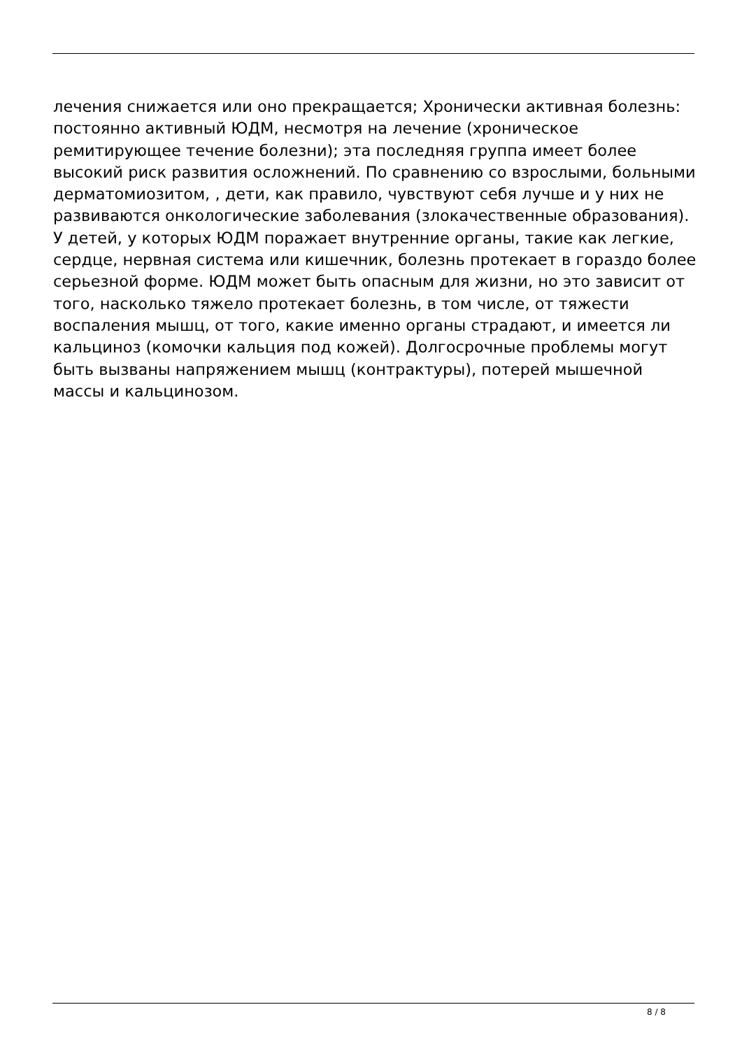лечения снижается или оно прекращается; Хронически активная болезнь: постоянно активный ЮДМ, несмотря на лечение (хроническое ремитирующее течение болезни); эта последняя группа имеет более высокий риск развития осложнений. По сравнению со взрослыми, больными дерматомиозитом, , дети, как правило, чувствуют себя лучше и у них не развиваются онкологические заболевания (злокачественные образования). У детей, у которых ЮДМ поражает внутренние органы, такие как легкие, сердце, нервная система или кишечник, болезнь протекает в гораздо более серьезной форме. ЮДМ может быть опасным для жизни, но это зависит от того, насколько тяжело протекает болезнь, в том числе, от тяжести воспаления мышц, от того, какие именно органы страдают, и имеется ли кальциноз (комочки кальция под кожей). Долгосрочные проблемы могут быть вызваны напряжением мышц (контрактуры), потерей мышечной массы и кальцинозом.
8 / 8